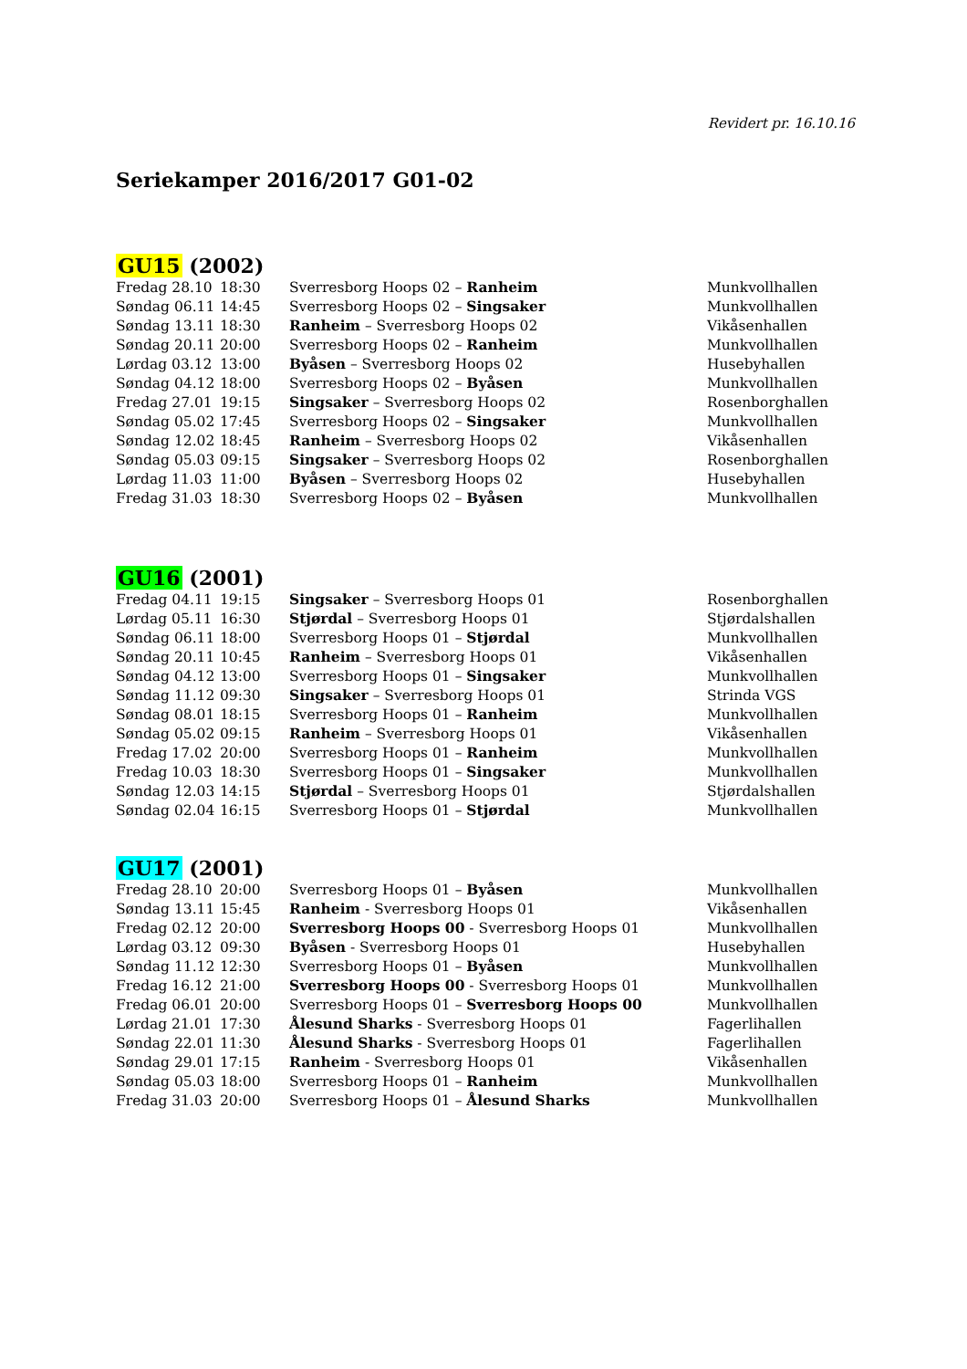Revidert pr. 16.10.16
Seriekamper 2016/2017 G01-02
GU15 (2002)
| Fredag 28.10 | 18:30 | Sverresborg Hoops 02 – Ranheim | Munkvollhallen |
| Søndag 06.11 | 14:45 | Sverresborg Hoops 02 – Singsaker | Munkvollhallen |
| Søndag 13.11 | 18:30 | Ranheim – Sverresborg Hoops 02 | Vikåsenhallen |
| Søndag 20.11 | 20:00 | Sverresborg Hoops 02 – Ranheim | Munkvollhallen |
| Lørdag 03.12 | 13:00 | Byåsen – Sverresborg Hoops 02 | Husebyhallen |
| Søndag 04.12 | 18:00 | Sverresborg Hoops 02 – Byåsen | Munkvollhallen |
| Fredag 27.01 | 19:15 | Singsaker – Sverresborg Hoops 02 | Rosenborghallen |
| Søndag 05.02 | 17:45 | Sverresborg Hoops 02 – Singsaker | Munkvollhallen |
| Søndag 12.02 | 18:45 | Ranheim – Sverresborg Hoops 02 | Vikåsenhallen |
| Søndag 05.03 | 09:15 | Singsaker – Sverresborg Hoops 02 | Rosenborghallen |
| Lørdag 11.03 | 11:00 | Byåsen – Sverresborg Hoops 02 | Husebyhallen |
| Fredag 31.03 | 18:30 | Sverresborg Hoops 02 – Byåsen | Munkvollhallen |
GU16 (2001)
| Fredag 04.11 | 19:15 | Singsaker – Sverresborg Hoops 01 | Rosenborghallen |
| Lørdag 05.11 | 16:30 | Stjørdal – Sverresborg Hoops 01 | Stjørdalshallen |
| Søndag 06.11 | 18:00 | Sverresborg Hoops 01 – Stjørdal | Munkvollhallen |
| Søndag 20.11 | 10:45 | Ranheim – Sverresborg Hoops 01 | Vikåsenhallen |
| Søndag 04.12 | 13:00 | Sverresborg Hoops 01 – Singsaker | Munkvollhallen |
| Søndag 11.12 | 09:30 | Singsaker – Sverresborg Hoops 01 | Strinda VGS |
| Søndag 08.01 | 18:15 | Sverresborg Hoops 01 – Ranheim | Munkvollhallen |
| Søndag 05.02 | 09:15 | Ranheim – Sverresborg Hoops 01 | Vikåsenhallen |
| Fredag 17.02 | 20:00 | Sverresborg Hoops 01 – Ranheim | Munkvollhallen |
| Fredag 10.03 | 18:30 | Sverresborg Hoops 01 – Singsaker | Munkvollhallen |
| Søndag 12.03 | 14:15 | Stjørdal – Sverresborg Hoops 01 | Stjørdalshallen |
| Søndag 02.04 | 16:15 | Sverresborg Hoops 01 – Stjørdal | Munkvollhallen |
GU17 (2001)
| Fredag 28.10 | 20:00 | Sverresborg Hoops 01 – Byåsen | Munkvollhallen |
| Søndag 13.11 | 15:45 | Ranheim - Sverresborg Hoops 01 | Vikåsenhallen |
| Fredag 02.12 | 20:00 | Sverresborg Hoops 00 - Sverresborg Hoops 01 | Munkvollhallen |
| Lørdag 03.12 | 09:30 | Byåsen - Sverresborg Hoops 01 | Husebyhallen |
| Søndag 11.12 | 12:30 | Sverresborg Hoops 01 – Byåsen | Munkvollhallen |
| Fredag 16.12 | 21:00 | Sverresborg Hoops 00 - Sverresborg Hoops 01 | Munkvollhallen |
| Fredag 06.01 | 20:00 | Sverresborg Hoops 01 – Sverresborg Hoops 00 | Munkvollhallen |
| Lørdag 21.01 | 17:30 | Ålesund Sharks - Sverresborg Hoops 01 | Fagerlihallen |
| Søndag 22.01 | 11:30 | Ålesund Sharks - Sverresborg Hoops 01 | Fagerlihallen |
| Søndag 29.01 | 17:15 | Ranheim - Sverresborg Hoops 01 | Vikåsenhallen |
| Søndag 05.03 | 18:00 | Sverresborg Hoops 01 – Ranheim | Munkvollhallen |
| Fredag 31.03 | 20:00 | Sverresborg Hoops 01 – Ålesund Sharks | Munkvollhallen |